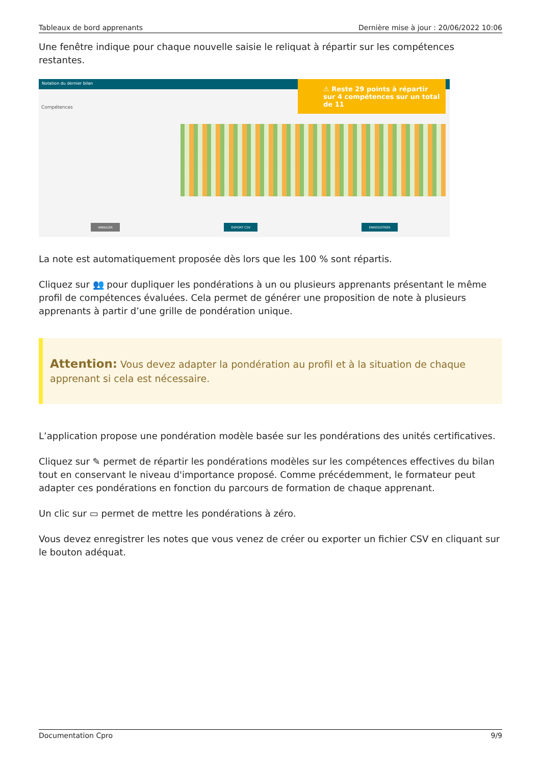Tableaux de bord apprenants Dernière mise à jour : 20/06/2022 10:06
Une fenêtre indique pour chaque nouvelle saisie le reliquat à répartir sur les compétences restantes.
Notation du dernier bilan
Compétences
⚠ Reste 29 points à répartir sur 4 compétences sur un total de 11
ANNULER EXPORT CSV ENREGISTRER
La note est automatiquement proposée dès lors que les 100 % sont répartis.
Cliquez sur 👥 pour dupliquer les pondérations à un ou plusieurs apprenants présentant le même profil de compétences évaluées. Cela permet de générer une proposition de note à plusieurs apprenants à partir d’une grille de pondération unique.
Attention: Vous devez adapter la pondération au profil et à la situation de chaque apprenant si cela est nécessaire.
L’application propose une pondération modèle basée sur les pondérations des unités certificatives.
Cliquez sur ✎ permet de répartir les pondérations modèles sur les compétences effectives du bilan tout en conservant le niveau d'importance proposé. Comme précédemment, le formateur peut adapter ces pondérations en fonction du parcours de formation de chaque apprenant.
Un clic sur ▭ permet de mettre les pondérations à zéro.
Vous devez enregistrer les notes que vous venez de créer ou exporter un fichier CSV en cliquant sur le bouton adéquat.
Documentation Cpro 9/9